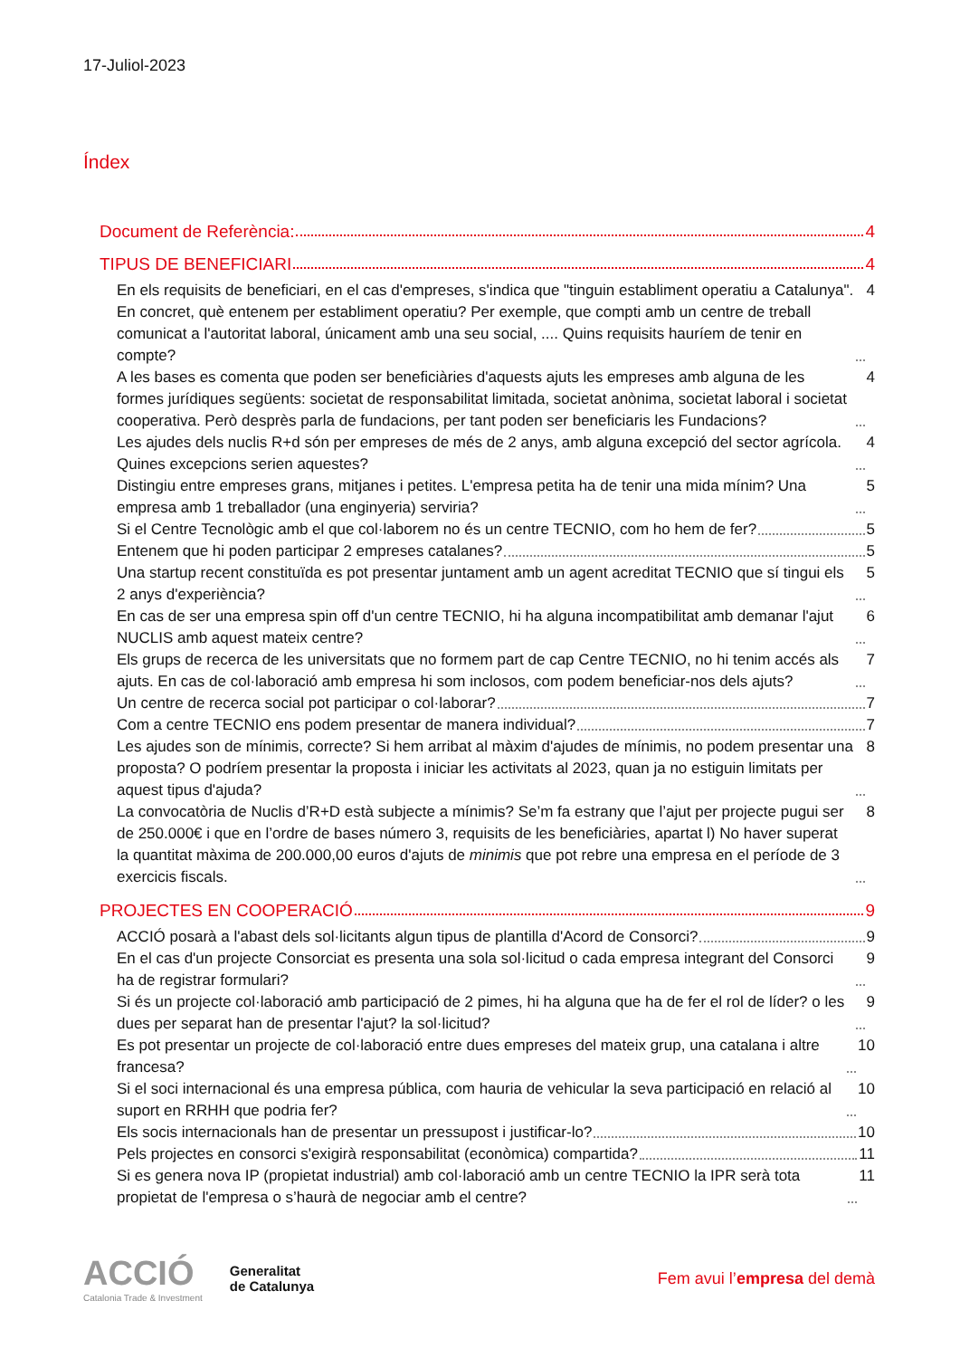17-Juliol-2023
Índex
Document de Referència: 4
TIPUS DE BENEFICIARI 4
En els requisits de beneficiari, en el cas d'empreses, s'indica que "tinguin establiment operatiu a Catalunya". En concret, què entenem per establiment operatiu? Per exemple, que compti amb un centre de treball comunicat a l'autoritat laboral, únicament amb una seu social, .... Quins requisits hauríem de tenir en compte? 4
A les bases es comenta que poden ser beneficiàries d'aquests ajuts les empreses amb alguna de les formes jurídiques següents: societat de responsabilitat limitada, societat anònima, societat laboral i societat cooperativa. Però desprès parla de fundacions, per tant poden ser beneficiaris les Fundacions? 4
Les ajudes dels nuclis R+d són per empreses de més de 2 anys, amb alguna excepció del sector agrícola. Quines excepcions serien aquestes? 4
Distingiu entre empreses grans, mitjanes i petites. L'empresa petita ha de tenir una mida mínim? Una empresa amb 1 treballador (una enginyeria) serviria? 5
Si el Centre Tecnològic amb el que col·laborem no és un centre TECNIO, com ho hem de fer? 5
Entenem que hi poden participar 2 empreses catalanes? 5
Una startup recent constituïda es pot presentar juntament amb un agent acreditat TECNIO que sí tingui els 2 anys d'experiència? 5
En cas de ser una empresa spin off d'un centre TECNIO, hi ha alguna incompatibilitat amb demanar l'ajut NUCLIS amb aquest mateix centre? 6
Els grups de recerca de les universitats que no formem part de cap Centre TECNIO, no hi tenim accés als ajuts. En cas de col·laboració amb empresa hi som inclosos, com podem beneficiar-nos dels ajuts? 7
Un centre de recerca social pot participar o col·laborar? 7
Com a centre TECNIO ens podem presentar de manera individual? 7
Les ajudes son de mínimis, correcte? Si hem arribat al màxim d'ajudes de mínimis, no podem presentar una proposta? O podríem presentar la proposta i iniciar les activitats al 2023, quan ja no estiguin limitats per aquest tipus d'ajuda? 8
La convocatòria de Nuclis d’R+D està subjecte a mínimis? Se’m fa estrany que l’ajut per projecte pugui ser de 250.000€ i que en l’ordre de bases número 3, requisits de les beneficiàries, apartat l) No haver superat la quantitat màxima de 200.000,00 euros d'ajuts de minimis que pot rebre una empresa en el període de 3 exercicis fiscals. 8
PROJECTES EN COOPERACIÓ 9
ACCIÓ posarà a l'abast dels sol·licitants algun tipus de plantilla d'Acord de Consorci? 9
En el cas d'un projecte Consorciat es presenta una sola sol·licitud o cada empresa integrant del Consorci ha de registrar formulari? 9
Si és un projecte col·laboració amb participació de 2 pimes, hi ha alguna que ha de fer el rol de líder? o les dues per separat han de presentar l'ajut? la sol·licitud? 9
Es pot presentar un projecte de col·laboració entre dues empreses del mateix grup, una catalana i altre francesa? 10
Si el soci internacional és una empresa pública, com hauria de vehicular la seva participació en relació al suport en RRHH que podria fer? 10
Els socis internacionals han de presentar un pressupost i justificar-lo? 10
Pels projectes en consorci s'exigirà responsabilitat (econòmica) compartida? 11
Si es genera nova IP (propietat industrial) amb col·laboració amb un centre TECNIO la IPR serà tota propietat de l'empresa o s’haurà de negociar amb el centre? 11
ACCIÓ
Catalonia Trade & Investment
Generalitat
de Catalunya
Fem avui l’empresa del demà